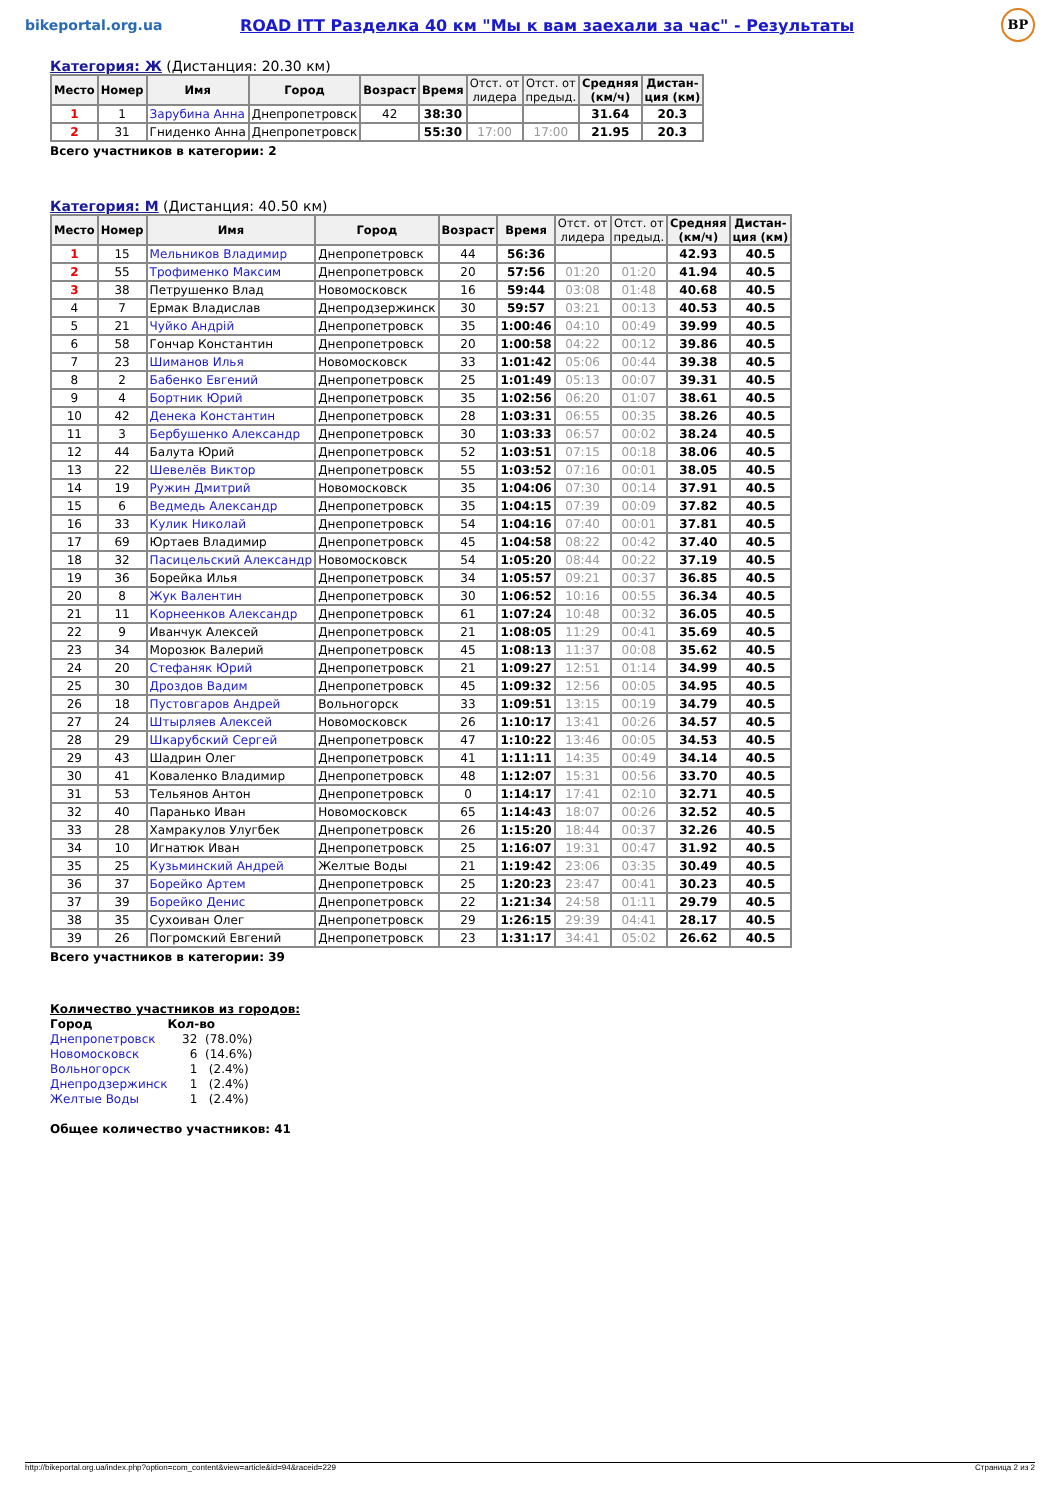bikeportal.org.ua
ROAD ITT Разделка 40 км "Мы к вам заехали за час" - Результаты
BP
Категория: Ж (Дистанция: 20.30 км)
| Место | Номер | Имя | Город | Возраст | Время | Отст. от лидера | Отст. от предыд. | Средняя (км/ч) | Дистан- ция (км) |
| --- | --- | --- | --- | --- | --- | --- | --- | --- | --- |
| 1 | 1 | Зарубина Анна | Днепропетровск | 42 | 38:30 | | | 31.64 | 20.3 |
| 2 | 31 | Гниденко Анна | Днепропетровск | | 55:30 | 17:00 | 17:00 | 21.95 | 20.3 |
Всего участников в категории: 2
Категория: М (Дистанция: 40.50 км)
| Место | Номер | Имя | Город | Возраст | Время | Отст. от лидера | Отст. от предыд. | Средняя (км/ч) | Дистан- ция (км) |
| --- | --- | --- | --- | --- | --- | --- | --- | --- | --- |
| 1 | 15 | Мельников Владимир | Днепропетровск | 44 | 56:36 | | | 42.93 | 40.5 |
| 2 | 55 | Трофименко Максим | Днепропетровск | 20 | 57:56 | 01:20 | 01:20 | 41.94 | 40.5 |
| 3 | 38 | Петрушенко Влад | Новомосковск | 16 | 59:44 | 03:08 | 01:48 | 40.68 | 40.5 |
| 4 | 7 | Ермак Владислав | Днепродзержинск | 30 | 59:57 | 03:21 | 00:13 | 40.53 | 40.5 |
| 5 | 21 | Чуйко Андрій | Днепропетровск | 35 | 1:00:46 | 04:10 | 00:49 | 39.99 | 40.5 |
| 6 | 58 | Гончар Константин | Днепропетровск | 20 | 1:00:58 | 04:22 | 00:12 | 39.86 | 40.5 |
| 7 | 23 | Шиманов Илья | Новомосковск | 33 | 1:01:42 | 05:06 | 00:44 | 39.38 | 40.5 |
| 8 | 2 | Бабенко Евгений | Днепропетровск | 25 | 1:01:49 | 05:13 | 00:07 | 39.31 | 40.5 |
| 9 | 4 | Бортник Юрий | Днепропетровск | 35 | 1:02:56 | 06:20 | 01:07 | 38.61 | 40.5 |
| 10 | 42 | Денека Константин | Днепропетровск | 28 | 1:03:31 | 06:55 | 00:35 | 38.26 | 40.5 |
| 11 | 3 | Бербушенко Александр | Днепропетровск | 30 | 1:03:33 | 06:57 | 00:02 | 38.24 | 40.5 |
| 12 | 44 | Балута Юрий | Днепропетровск | 52 | 1:03:51 | 07:15 | 00:18 | 38.06 | 40.5 |
| 13 | 22 | Шевелёв Виктор | Днепропетровск | 55 | 1:03:52 | 07:16 | 00:01 | 38.05 | 40.5 |
| 14 | 19 | Ружин Дмитрий | Новомосковск | 35 | 1:04:06 | 07:30 | 00:14 | 37.91 | 40.5 |
| 15 | 6 | Ведмедь Александр | Днепропетровск | 35 | 1:04:15 | 07:39 | 00:09 | 37.82 | 40.5 |
| 16 | 33 | Кулик Николай | Днепропетровск | 54 | 1:04:16 | 07:40 | 00:01 | 37.81 | 40.5 |
| 17 | 69 | Юртаев Владимир | Днепропетровск | 45 | 1:04:58 | 08:22 | 00:42 | 37.40 | 40.5 |
| 18 | 32 | Пасицельский Александр | Новомосковск | 54 | 1:05:20 | 08:44 | 00:22 | 37.19 | 40.5 |
| 19 | 36 | Борейка Илья | Днепропетровск | 34 | 1:05:57 | 09:21 | 00:37 | 36.85 | 40.5 |
| 20 | 8 | Жук Валентин | Днепропетровск | 30 | 1:06:52 | 10:16 | 00:55 | 36.34 | 40.5 |
| 21 | 11 | Корнеенков Александр | Днепропетровск | 61 | 1:07:24 | 10:48 | 00:32 | 36.05 | 40.5 |
| 22 | 9 | Иванчук Алексей | Днепропетровск | 21 | 1:08:05 | 11:29 | 00:41 | 35.69 | 40.5 |
| 23 | 34 | Морозюк Валерий | Днепропетровск | 45 | 1:08:13 | 11:37 | 00:08 | 35.62 | 40.5 |
| 24 | 20 | Стефаняк Юрий | Днепропетровск | 21 | 1:09:27 | 12:51 | 01:14 | 34.99 | 40.5 |
| 25 | 30 | Дроздов Вадим | Днепропетровск | 45 | 1:09:32 | 12:56 | 00:05 | 34.95 | 40.5 |
| 26 | 18 | Пустовгаров Андрей | Вольногорск | 33 | 1:09:51 | 13:15 | 00:19 | 34.79 | 40.5 |
| 27 | 24 | Штырляев Алексей | Новомосковск | 26 | 1:10:17 | 13:41 | 00:26 | 34.57 | 40.5 |
| 28 | 29 | Шкарубский Сергей | Днепропетровск | 47 | 1:10:22 | 13:46 | 00:05 | 34.53 | 40.5 |
| 29 | 43 | Шадрин Олег | Днепропетровск | 41 | 1:11:11 | 14:35 | 00:49 | 34.14 | 40.5 |
| 30 | 41 | Коваленко Владимир | Днепропетровск | 48 | 1:12:07 | 15:31 | 00:56 | 33.70 | 40.5 |
| 31 | 53 | Тельянов Антон | Днепропетровск | 0 | 1:14:17 | 17:41 | 02:10 | 32.71 | 40.5 |
| 32 | 40 | Паранько Иван | Новомосковск | 65 | 1:14:43 | 18:07 | 00:26 | 32.52 | 40.5 |
| 33 | 28 | Хамракулов Улугбек | Днепропетровск | 26 | 1:15:20 | 18:44 | 00:37 | 32.26 | 40.5 |
| 34 | 10 | Игнатюк Иван | Днепропетровск | 25 | 1:16:07 | 19:31 | 00:47 | 31.92 | 40.5 |
| 35 | 25 | Кузьминский Андрей | Желтые Воды | 21 | 1:19:42 | 23:06 | 03:35 | 30.49 | 40.5 |
| 36 | 37 | Борейко Артем | Днепропетровск | 25 | 1:20:23 | 23:47 | 00:41 | 30.23 | 40.5 |
| 37 | 39 | Борейко Денис | Днепропетровск | 22 | 1:21:34 | 24:58 | 01:11 | 29.79 | 40.5 |
| 38 | 35 | Сухоиван Олег | Днепропетровск | 29 | 1:26:15 | 29:39 | 04:41 | 28.17 | 40.5 |
| 39 | 26 | Погромский Евгений | Днепропетровск | 23 | 1:31:17 | 34:41 | 05:02 | 26.62 | 40.5 |
Всего участников в категории: 39
Количество участников из городов:
| Город | Кол-во | |
| Днепропетровск | 32 | (78.0%) |
| Новомосковск | 6 | (14.6%) |
| Вольногорск | 1 | (2.4%) |
| Днепродзержинск | 1 | (2.4%) |
| Желтые Воды | 1 | (2.4%) |
Общее количество участников: 41
http://bikeportal.org.ua/index.php?option=com_content&view=article&id=94&raceid=229 Страница 2 из 2